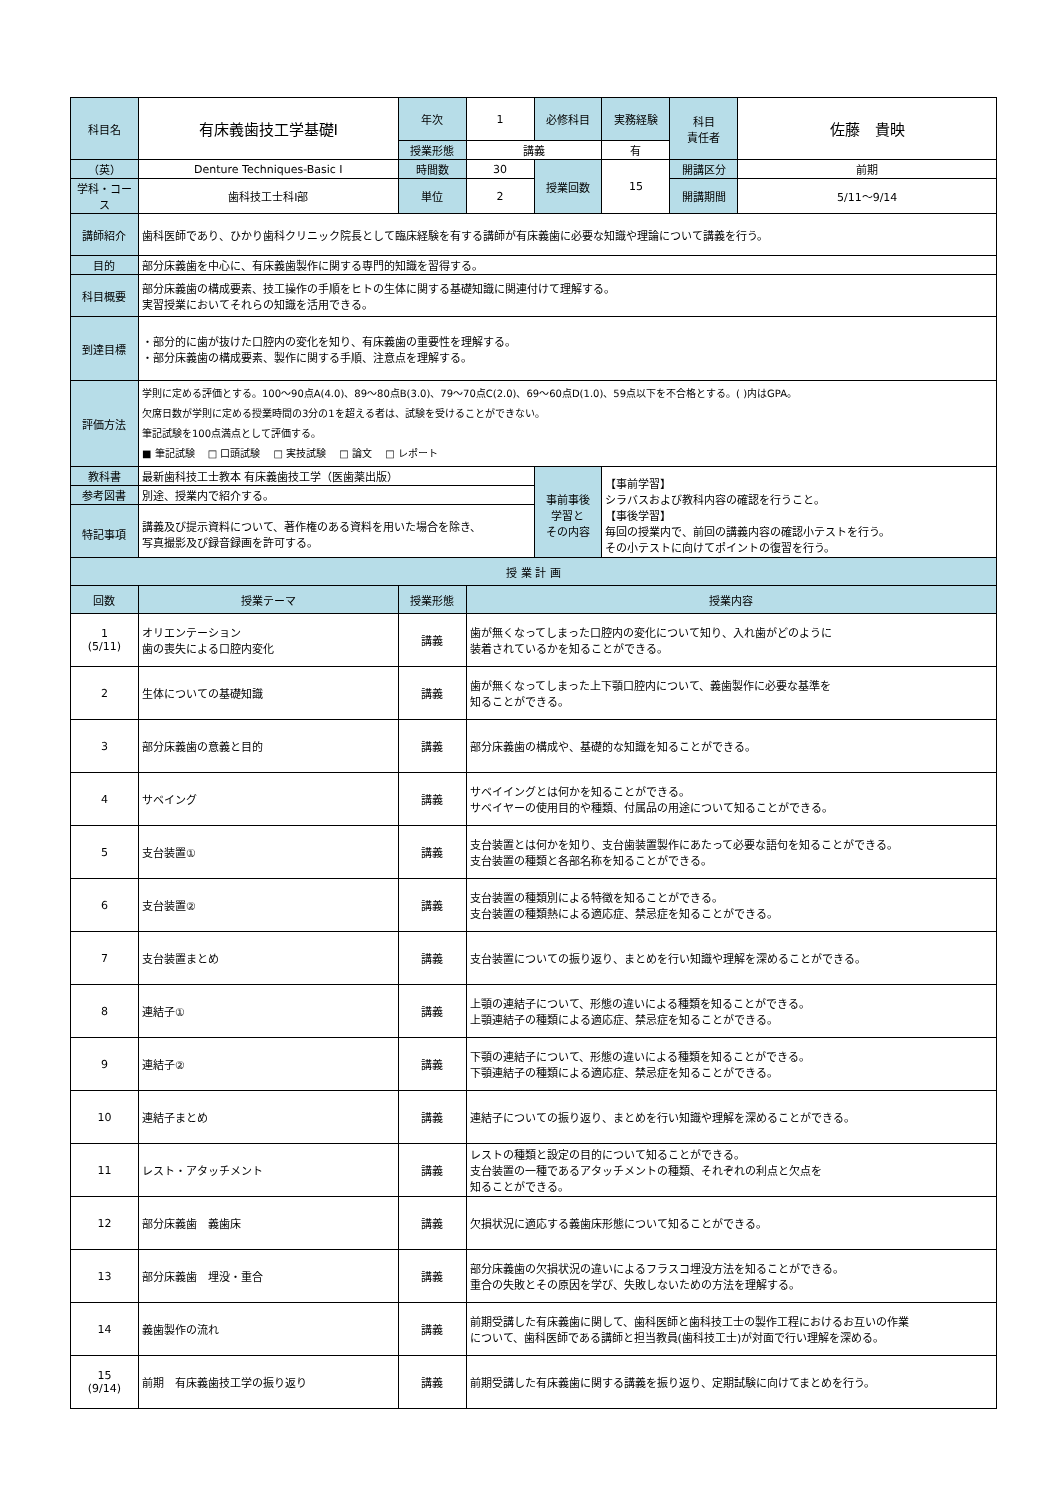| 科目名 | 有床義歯技工学基礎Ⅰ | 年次 | 1 | 必修科目 | 実務経験 | 科目 責任者 | 佐藤 貴映 |
| | | 授業形態 | 講義 | | 有 | | |
| （英） | Denture Techniques-Basic Ⅰ | 時間数 | 30 | 授業回数 | 15 | 開講区分 | 前期 |
| 学科・コース | 歯科技工士科Ⅰ部 | 単位 | 2 | | | 開講期間 | 5/11～9/14 |
| 講師紹介 | 歯科医師であり、ひかり歯科クリニック院長として臨床経験を有する講師が有床義歯に必要な知識や理論について講義を行う。 | | | | | | |
| 目的 | 部分床義歯を中心に、有床義歯製作に関する専門的知識を習得する。 | | | | | | |
| 科目概要 | 部分床義歯の構成要素、技工操作の手順をヒトの生体に関する基礎知識に関連付けて理解する。 実習授業においてそれらの知識を活用できる。 | | | | | | |
| 到達目標 | ・部分的に歯が抜けた口腔内の変化を知り、有床義歯の重要性を理解する。 ・部分床義歯の構成要素、製作に関する手順、注意点を理解する。 | | | | | | |
| 評価方法 | 学則に定める評価とする。100～90点A(4.0)、89～80点B(3.0)、79～70点C(2.0)、69～60点D(1.0)、59点以下を不合格とする。( )内はGPA。 欠席日数が学則に定める授業時間の3分の1を超える者は、試験を受けることができない。 筆記試験を100点満点として評価する。 ■ 筆記試験 □ 口頭試験 □ 実技試験 □ 論文 □ レポート | | | | | | |
| 教科書 | 最新歯科技工士教本 有床義歯技工学（医歯薬出版） | | | 事前事後 学習と その内容 | 【事前学習】 シラバスおよび教科内容の確認を行うこと。 【事後学習】 毎回の授業内で、前回の講義内容の確認小テストを行う。 その小テストに向けてポイントの復習を行う。 | | |
| 参考図書 | 別途、授業内で紹介する。 | | | | | | |
| 特記事項 | 講義及び提示資料について、著作権のある資料を用いた場合を除き、 写真撮影及び録音録画を許可する。 | | | | | | |
| 授 業 計 画 | | | |
| --- | --- | --- | --- |
| 回数 | 授業テーマ | 授業形態 | 授業内容 |
| 1 (5/11) | オリエンテーション 歯の喪失による口腔内変化 | 講義 | 歯が無くなってしまった口腔内の変化について知り、入れ歯がどのように 装着されているかを知ることができる。 |
| 2 | 生体についての基礎知識 | 講義 | 歯が無くなってしまった上下顎口腔内について、義歯製作に必要な基準を 知ることができる。 |
| 3 | 部分床義歯の意義と目的 | 講義 | 部分床義歯の構成や、基礎的な知識を知ることができる。 |
| 4 | サベイング | 講義 | サベイイングとは何かを知ることができる。 サベイヤーの使用目的や種類、付属品の用途について知ることができる。 |
| 5 | 支台装置① | 講義 | 支台装置とは何かを知り、支台歯装置製作にあたって必要な語句を知ることができる。 支台装置の種類と各部名称を知ることができる。 |
| 6 | 支台装置② | 講義 | 支台装置の種類別による特徴を知ることができる。 支台装置の種類熱による適応症、禁忌症を知ることができる。 |
| 7 | 支台装置まとめ | 講義 | 支台装置についての振り返り、まとめを行い知識や理解を深めることができる。 |
| 8 | 連結子① | 講義 | 上顎の連結子について、形態の違いによる種類を知ることができる。 上顎連結子の種類による適応症、禁忌症を知ることができる。 |
| 9 | 連結子② | 講義 | 下顎の連結子について、形態の違いによる種類を知ることができる。 下顎連結子の種類による適応症、禁忌症を知ることができる。 |
| 10 | 連結子まとめ | 講義 | 連結子についての振り返り、まとめを行い知識や理解を深めることができる。 |
| 11 | レスト・アタッチメント | 講義 | レストの種類と設定の目的について知ることができる。 支台装置の一種であるアタッチメントの種類、それぞれの利点と欠点を 知ることができる。 |
| 12 | 部分床義歯 義歯床 | 講義 | 欠損状況に適応する義歯床形態について知ることができる。 |
| 13 | 部分床義歯 埋没・重合 | 講義 | 部分床義歯の欠損状況の違いによるフラスコ埋没方法を知ることができる。 重合の失敗とその原因を学び、失敗しないための方法を理解する。 |
| 14 | 義歯製作の流れ | 講義 | 前期受講した有床義歯に関して、歯科医師と歯科技工士の製作工程におけるお互いの作業 について、歯科医師である講師と担当教員(歯科技工士)が対面で行い理解を深める。 |
| 15 (9/14) | 前期 有床義歯技工学の振り返り | 講義 | 前期受講した有床義歯に関する講義を振り返り、定期試験に向けてまとめを行う。 |